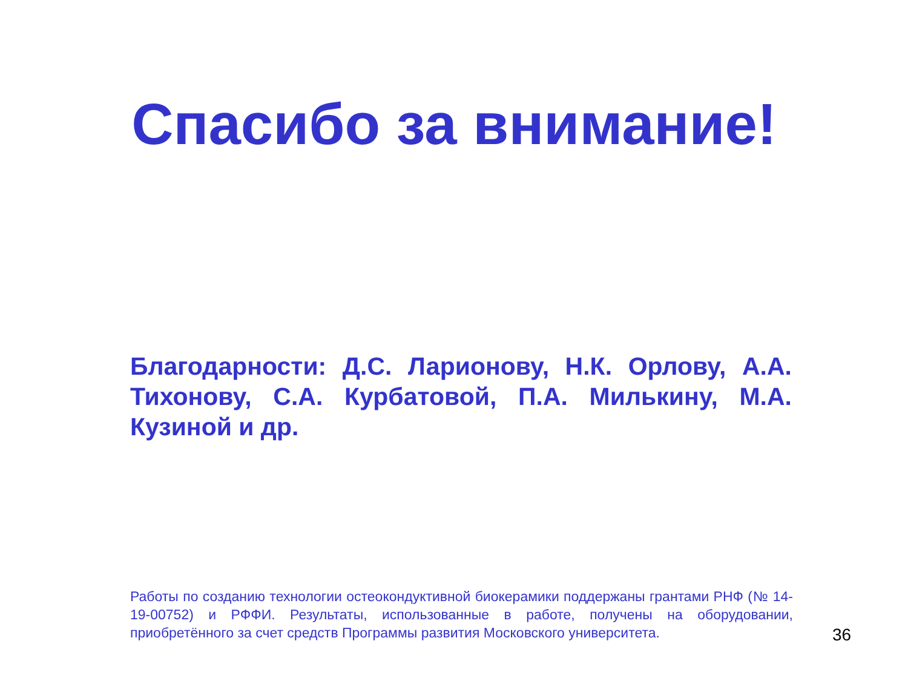Спасибо за внимание!
Благодарности: Д.С. Ларионову, Н.К. Орлову, А.А. Тихонову, С.А. Курбатовой, П.А. Милькину, М.А. Кузиной и др.
Работы по созданию технологии остеокондуктивной биокерамики поддержаны грантами РНФ (№ 14-19-00752) и РФФИ. Результаты, использованные в работе, получены на оборудовании, приобретённого за счет средств Программы развития Московского университета.
36